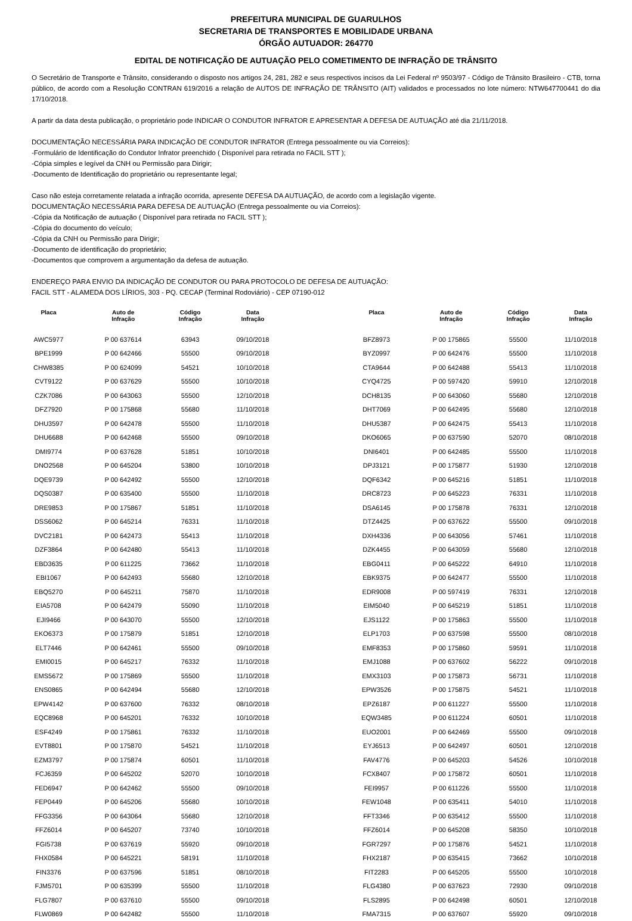PREFEITURA MUNICIPAL DE GUARULHOS
SECRETARIA DE TRANSPORTES E MOBILIDADE URBANA
ÓRGÃO AUTUADOR: 264770
EDITAL DE NOTIFICAÇÃO DE AUTUAÇÃO PELO COMETIMENTO DE INFRAÇÃO DE TRÂNSITO
O Secretário de Transporte e Trânsito, considerando o disposto nos artigos 24, 281, 282 e seus respectivos incisos da Lei Federal nº 9503/97 - Código de Trânsito Brasileiro - CTB, torna público, de acordo com a Resolução CONTRAN 619/2016 a relação de AUTOS DE INFRAÇÃO DE TRÂNSITO (AIT) validados e processados no lote número: NTW647700441 do dia 17/10/2018.
A partir da data desta publicação, o proprietário pode INDICAR O CONDUTOR INFRATOR E APRESENTAR A DEFESA DE AUTUAÇÃO até dia 21/11/2018.
DOCUMENTAÇÃO NECESSÁRIA PARA INDICAÇÃO DE CONDUTOR INFRATOR (Entrega pessoalmente ou via Correios):
-Formulário de Identificação do Condutor Infrator preenchido ( Disponível para retirada no FACIL STT );
-Cópia simples e legível da CNH ou Permissão para Dirigir;
-Documento de Identificação do proprietário ou representante legal;
Caso não esteja corretamente relatada a infração ocorrida, apresente DEFESA DA AUTUAÇÃO, de acordo com a legislação vigente.
DOCUMENTAÇÃO NECESSÁRIA PARA DEFESA DE AUTUAÇÃO (Entrega pessoalmente ou via Correios):
-Cópia da Notificação de autuação ( Disponível para retirada no FACIL STT );
-Cópia do documento do veículo;
-Cópia da CNH ou Permissão para Dirigir;
-Documento de identificação do proprietário;
-Documentos que comprovem a argumentação da defesa de autuação.
ENDEREÇO PARA ENVIO DA INDICAÇÃO DE CONDUTOR OU PARA PROTOCOLO DE DEFESA DE AUTUAÇÃO:
FACIL STT - ALAMEDA DOS LÍRIOS, 303 - PQ. CECAP (Terminal Rodoviário) - CEP 07190-012
| Placa | Auto de Infração | Código Infração | Data Infração |
| --- | --- | --- | --- |
| AWC5977 | P 00 637614 | 63943 | 09/10/2018 |
| BPE1999 | P 00 642466 | 55500 | 09/10/2018 |
| CHW8385 | P 00 624099 | 54521 | 10/10/2018 |
| CVT9122 | P 00 637629 | 55500 | 10/10/2018 |
| CZK7086 | P 00 643063 | 55500 | 12/10/2018 |
| DFZ7920 | P 00 175868 | 55680 | 11/10/2018 |
| DHU3597 | P 00 642478 | 55500 | 11/10/2018 |
| DHU6688 | P 00 642468 | 55500 | 09/10/2018 |
| DMI9774 | P 00 637628 | 51851 | 10/10/2018 |
| DNO2568 | P 00 645204 | 53800 | 10/10/2018 |
| DQE9739 | P 00 642492 | 55500 | 12/10/2018 |
| DQS0387 | P 00 635400 | 55500 | 11/10/2018 |
| DRE9853 | P 00 175867 | 51851 | 11/10/2018 |
| DSS6062 | P 00 645214 | 76331 | 11/10/2018 |
| DVC2181 | P 00 642473 | 55413 | 11/10/2018 |
| DZF3864 | P 00 642480 | 55413 | 11/10/2018 |
| EBD3635 | P 00 611225 | 73662 | 11/10/2018 |
| EBI1067 | P 00 642493 | 55680 | 12/10/2018 |
| EBQ5270 | P 00 645211 | 75870 | 11/10/2018 |
| EIA5708 | P 00 642479 | 55090 | 11/10/2018 |
| EJI9466 | P 00 643070 | 55500 | 12/10/2018 |
| EKO6373 | P 00 175879 | 51851 | 12/10/2018 |
| ELT7446 | P 00 642461 | 55500 | 09/10/2018 |
| EMI0015 | P 00 645217 | 76332 | 11/10/2018 |
| EMS5672 | P 00 175869 | 55500 | 11/10/2018 |
| ENS0865 | P 00 642494 | 55680 | 12/10/2018 |
| EPW4142 | P 00 637600 | 76332 | 08/10/2018 |
| EQC8968 | P 00 645201 | 76332 | 10/10/2018 |
| ESF4249 | P 00 175861 | 76332 | 11/10/2018 |
| EVT8801 | P 00 175870 | 54521 | 11/10/2018 |
| EZM3797 | P 00 175874 | 60501 | 11/10/2018 |
| FCJ6359 | P 00 645202 | 52070 | 10/10/2018 |
| FED6947 | P 00 642462 | 55500 | 09/10/2018 |
| FEP0449 | P 00 645206 | 55680 | 10/10/2018 |
| FFG3356 | P 00 643064 | 55680 | 12/10/2018 |
| FFZ6014 | P 00 645207 | 73740 | 10/10/2018 |
| FGI5738 | P 00 637619 | 55920 | 09/10/2018 |
| FHX0584 | P 00 645221 | 58191 | 11/10/2018 |
| FIN3376 | P 00 637596 | 51851 | 08/10/2018 |
| FJM5701 | P 00 635399 | 55500 | 11/10/2018 |
| FLG7807 | P 00 637610 | 55500 | 09/10/2018 |
| FLW0869 | P 00 642482 | 55500 | 11/10/2018 |
| Placa | Auto de Infração | Código Infração | Data Infração |
| --- | --- | --- | --- |
| BFZ8973 | P 00 175865 | 55500 | 11/10/2018 |
| BYZ0997 | P 00 642476 | 55500 | 11/10/2018 |
| CTA9644 | P 00 642488 | 55413 | 11/10/2018 |
| CYQ4725 | P 00 597420 | 59910 | 12/10/2018 |
| DCH8135 | P 00 643060 | 55680 | 12/10/2018 |
| DHT7069 | P 00 642495 | 55680 | 12/10/2018 |
| DHU5387 | P 00 642475 | 55413 | 11/10/2018 |
| DKO6065 | P 00 637590 | 52070 | 08/10/2018 |
| DNI6401 | P 00 642485 | 55500 | 11/10/2018 |
| DPJ3121 | P 00 175877 | 51930 | 12/10/2018 |
| DQF6342 | P 00 645216 | 51851 | 11/10/2018 |
| DRC8723 | P 00 645223 | 76331 | 11/10/2018 |
| DSA6145 | P 00 175878 | 76331 | 12/10/2018 |
| DTZ4425 | P 00 637622 | 55500 | 09/10/2018 |
| DXH4336 | P 00 643056 | 57461 | 11/10/2018 |
| DZK4455 | P 00 643059 | 55680 | 12/10/2018 |
| EBG0411 | P 00 645222 | 64910 | 11/10/2018 |
| EBK9375 | P 00 642477 | 55500 | 11/10/2018 |
| EDR9008 | P 00 597419 | 76331 | 12/10/2018 |
| EIM5040 | P 00 645219 | 51851 | 11/10/2018 |
| EJS1122 | P 00 175863 | 55500 | 11/10/2018 |
| ELP1703 | P 00 637598 | 55500 | 08/10/2018 |
| EMF8353 | P 00 175860 | 59591 | 11/10/2018 |
| EMJ1088 | P 00 637602 | 56222 | 09/10/2018 |
| EMX3103 | P 00 175873 | 56731 | 11/10/2018 |
| EPW3526 | P 00 175875 | 54521 | 11/10/2018 |
| EPZ6187 | P 00 611227 | 55500 | 11/10/2018 |
| EQW3485 | P 00 611224 | 60501 | 11/10/2018 |
| EUO2001 | P 00 642469 | 55500 | 09/10/2018 |
| EYJ6513 | P 00 642497 | 60501 | 12/10/2018 |
| FAV4776 | P 00 645203 | 54526 | 10/10/2018 |
| FCX8407 | P 00 175872 | 60501 | 11/10/2018 |
| FEI9957 | P 00 611226 | 55500 | 11/10/2018 |
| FEW1048 | P 00 635411 | 54010 | 11/10/2018 |
| FFT3346 | P 00 635412 | 55500 | 11/10/2018 |
| FFZ6014 | P 00 645208 | 58350 | 10/10/2018 |
| FGR7297 | P 00 175876 | 54521 | 11/10/2018 |
| FHX2187 | P 00 635415 | 73662 | 10/10/2018 |
| FIT2283 | P 00 645205 | 55500 | 10/10/2018 |
| FLG4380 | P 00 637623 | 72930 | 09/10/2018 |
| FLS2895 | P 00 642498 | 60501 | 12/10/2018 |
| FMA7315 | P 00 637607 | 55920 | 09/10/2018 |